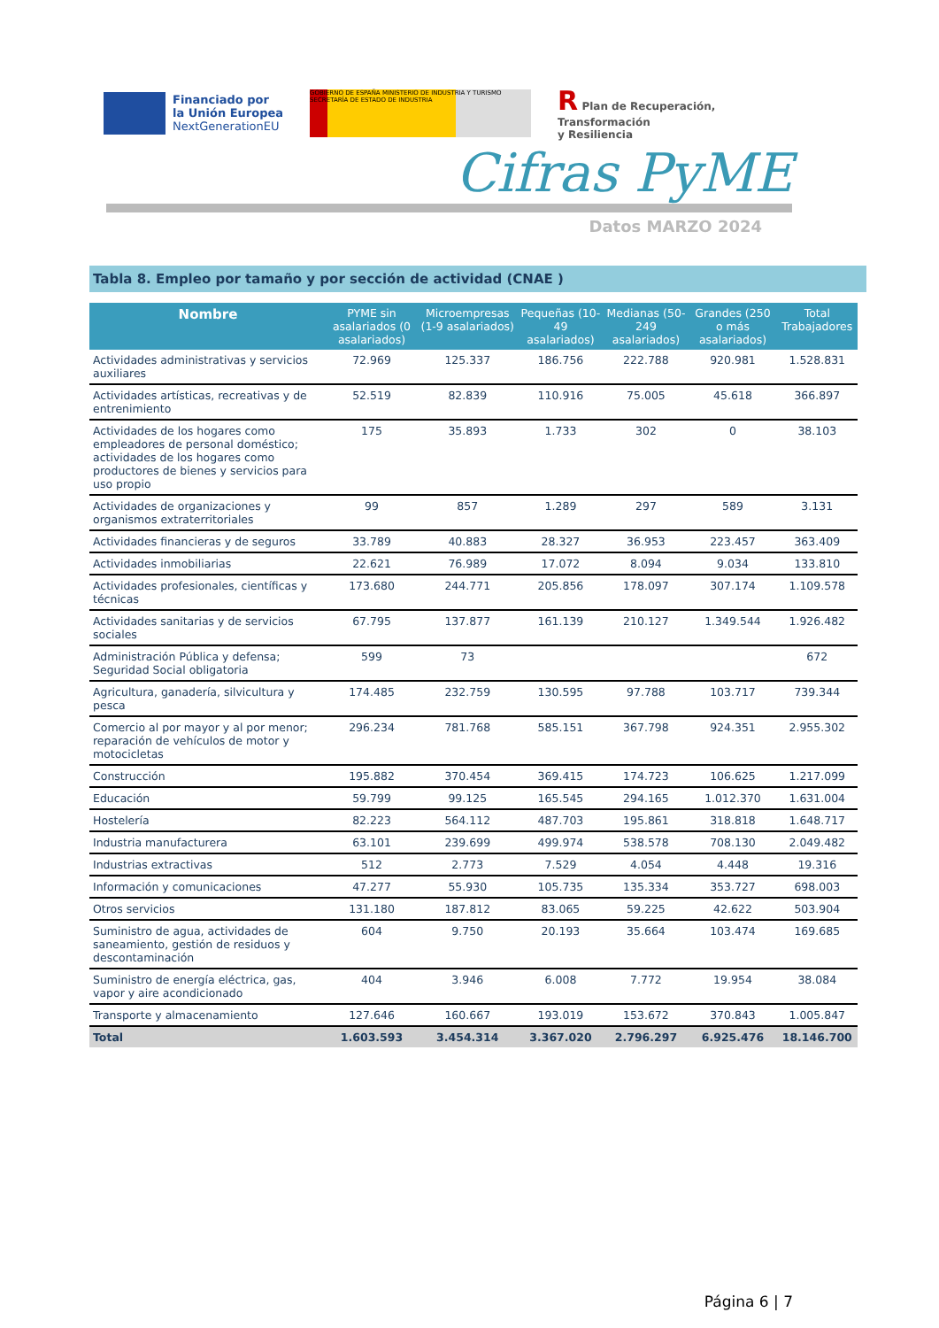Financiado por
la Unión Europea
NextGenerationEU
GOBIERNO DE ESPAÑA MINISTERIO DE INDUSTRIA Y TURISMO SECRETARÍA DE ESTADO DE INDUSTRIA
R Plan de Recuperación,
Transformación
y Resiliencia
Cifras PyME
Datos MARZO 2024
Tabla 8. Empleo por tamaño y por sección de actividad (CNAE )
| Nombre | PYME sin asalariados (0 asalariados) | Microempresas (1-9 asalariados) | Pequeñas (10-49 asalariados) | Medianas (50-249 asalariados) | Grandes (250 o más asalariados) | Total Trabajadores |
| --- | --- | --- | --- | --- | --- | --- |
| Actividades administrativas y servicios auxiliares | 72.969 | 125.337 | 186.756 | 222.788 | 920.981 | 1.528.831 |
| Actividades artísticas, recreativas y de entrenimiento | 52.519 | 82.839 | 110.916 | 75.005 | 45.618 | 366.897 |
| Actividades de los hogares como empleadores de personal doméstico; actividades de los hogares como productores de bienes y servicios para uso propio | 175 | 35.893 | 1.733 | 302 | 0 | 38.103 |
| Actividades de organizaciones y organismos extraterritoriales | 99 | 857 | 1.289 | 297 | 589 | 3.131 |
| Actividades financieras y de seguros | 33.789 | 40.883 | 28.327 | 36.953 | 223.457 | 363.409 |
| Actividades inmobiliarias | 22.621 | 76.989 | 17.072 | 8.094 | 9.034 | 133.810 |
| Actividades profesionales, científicas y técnicas | 173.680 | 244.771 | 205.856 | 178.097 | 307.174 | 1.109.578 |
| Actividades sanitarias y de servicios sociales | 67.795 | 137.877 | 161.139 | 210.127 | 1.349.544 | 1.926.482 |
| Administración Pública y defensa; Seguridad Social obligatoria | 599 | 73 | | | | 672 |
| Agricultura, ganadería, silvicultura y pesca | 174.485 | 232.759 | 130.595 | 97.788 | 103.717 | 739.344 |
| Comercio al por mayor y al por menor; reparación de vehículos de motor y motocicletas | 296.234 | 781.768 | 585.151 | 367.798 | 924.351 | 2.955.302 |
| Construcción | 195.882 | 370.454 | 369.415 | 174.723 | 106.625 | 1.217.099 |
| Educación | 59.799 | 99.125 | 165.545 | 294.165 | 1.012.370 | 1.631.004 |
| Hostelería | 82.223 | 564.112 | 487.703 | 195.861 | 318.818 | 1.648.717 |
| Industria manufacturera | 63.101 | 239.699 | 499.974 | 538.578 | 708.130 | 2.049.482 |
| Industrias extractivas | 512 | 2.773 | 7.529 | 4.054 | 4.448 | 19.316 |
| Información y comunicaciones | 47.277 | 55.930 | 105.735 | 135.334 | 353.727 | 698.003 |
| Otros servicios | 131.180 | 187.812 | 83.065 | 59.225 | 42.622 | 503.904 |
| Suministro de agua, actividades de saneamiento, gestión de residuos y descontaminación | 604 | 9.750 | 20.193 | 35.664 | 103.474 | 169.685 |
| Suministro de energía eléctrica, gas, vapor y aire acondicionado | 404 | 3.946 | 6.008 | 7.772 | 19.954 | 38.084 |
| Transporte y almacenamiento | 127.646 | 160.667 | 193.019 | 153.672 | 370.843 | 1.005.847 |
| Total | 1.603.593 | 3.454.314 | 3.367.020 | 2.796.297 | 6.925.476 | 18.146.700 |
Página 6 | 7